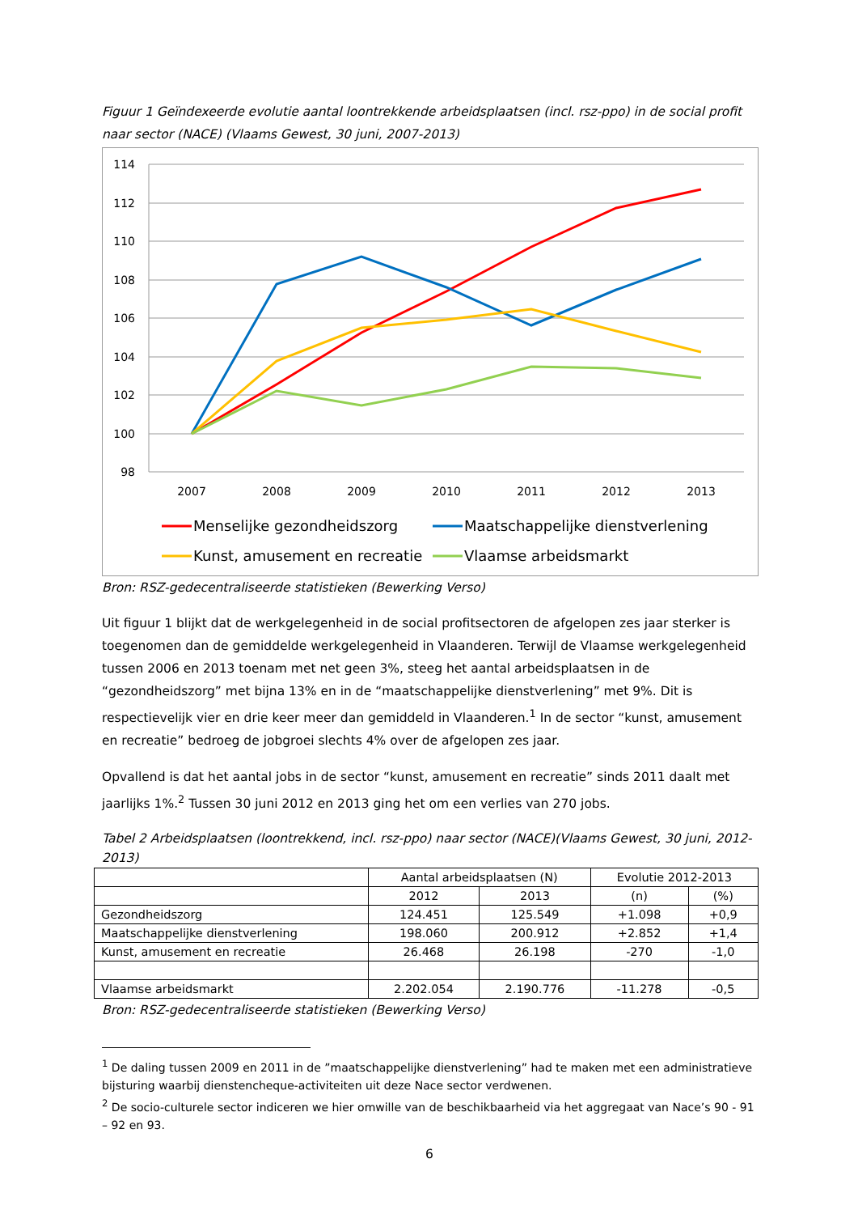Figuur 1 Geïndexeerde evolutie aantal loontrekkende arbeidsplaatsen (incl. rsz-ppo) in de social profit naar sector (NACE) (Vlaams Gewest, 30 juni, 2007-2013)
114
112
110
108
106
104
102
100
98
2007
2008
2009
2010
2011
2012
2013
Menselijke gezondheidszorg
Maatschappelijke dienstverlening
Kunst, amusement en recreatie
Vlaamse arbeidsmarkt
Bron: RSZ-gedecentraliseerde statistieken (Bewerking Verso)
Uit figuur 1 blijkt dat de werkgelegenheid in de social profitsectoren de afgelopen zes jaar sterker is toegenomen dan de gemiddelde werkgelegenheid in Vlaanderen. Terwijl de Vlaamse werkgelegenheid tussen 2006 en 2013 toenam met net geen 3%, steeg het aantal arbeidsplaatsen in de “gezondheidszorg” met bijna 13% en in de “maatschappelijke dienstverlening” met 9%. Dit is respectievelijk vier en drie keer meer dan gemiddeld in Vlaanderen.<sup>1</sup> In de sector “kunst, amusement en recreatie” bedroeg de jobgroei slechts 4% over de afgelopen zes jaar.
Opvallend is dat het aantal jobs in de sector “kunst, amusement en recreatie” sinds 2011 daalt met jaarlijks 1%.<sup>2</sup> Tussen 30 juni 2012 en 2013 ging het om een verlies van 270 jobs.
Tabel 2 Arbeidsplaatsen (loontrekkend, incl. rsz-ppo) naar sector (NACE)(Vlaams Gewest, 30 juni, 2012-2013)
| | Aantal arbeidsplaatsen (N) | | Evolutie 2012-2013 | |
| --- | --- | --- | --- | --- |
| | 2012 | 2013 | (n) | (%) |
| Gezondheidszorg | 124.451 | 125.549 | +1.098 | +0,9 |
| Maatschappelijke dienstverlening | 198.060 | 200.912 | +2.852 | +1,4 |
| Kunst, amusement en recreatie | 26.468 | 26.198 | -270 | -1,0 |
| Vlaamse arbeidsmarkt | 2.202.054 | 2.190.776 | -11.278 | -0,5 |
Bron: RSZ-gedecentraliseerde statistieken (Bewerking Verso)
<sup>1</sup> De daling tussen 2009 en 2011 in de ”maatschappelijke dienstverlening” had te maken met een administratieve bijsturing waarbij dienstencheque-activiteiten uit deze Nace sector verdwenen.
<sup>2</sup> De socio-culturele sector indiceren we hier omwille van de beschikbaarheid via het aggregaat van Nace’s 90 - 91 – 92 en 93.
6